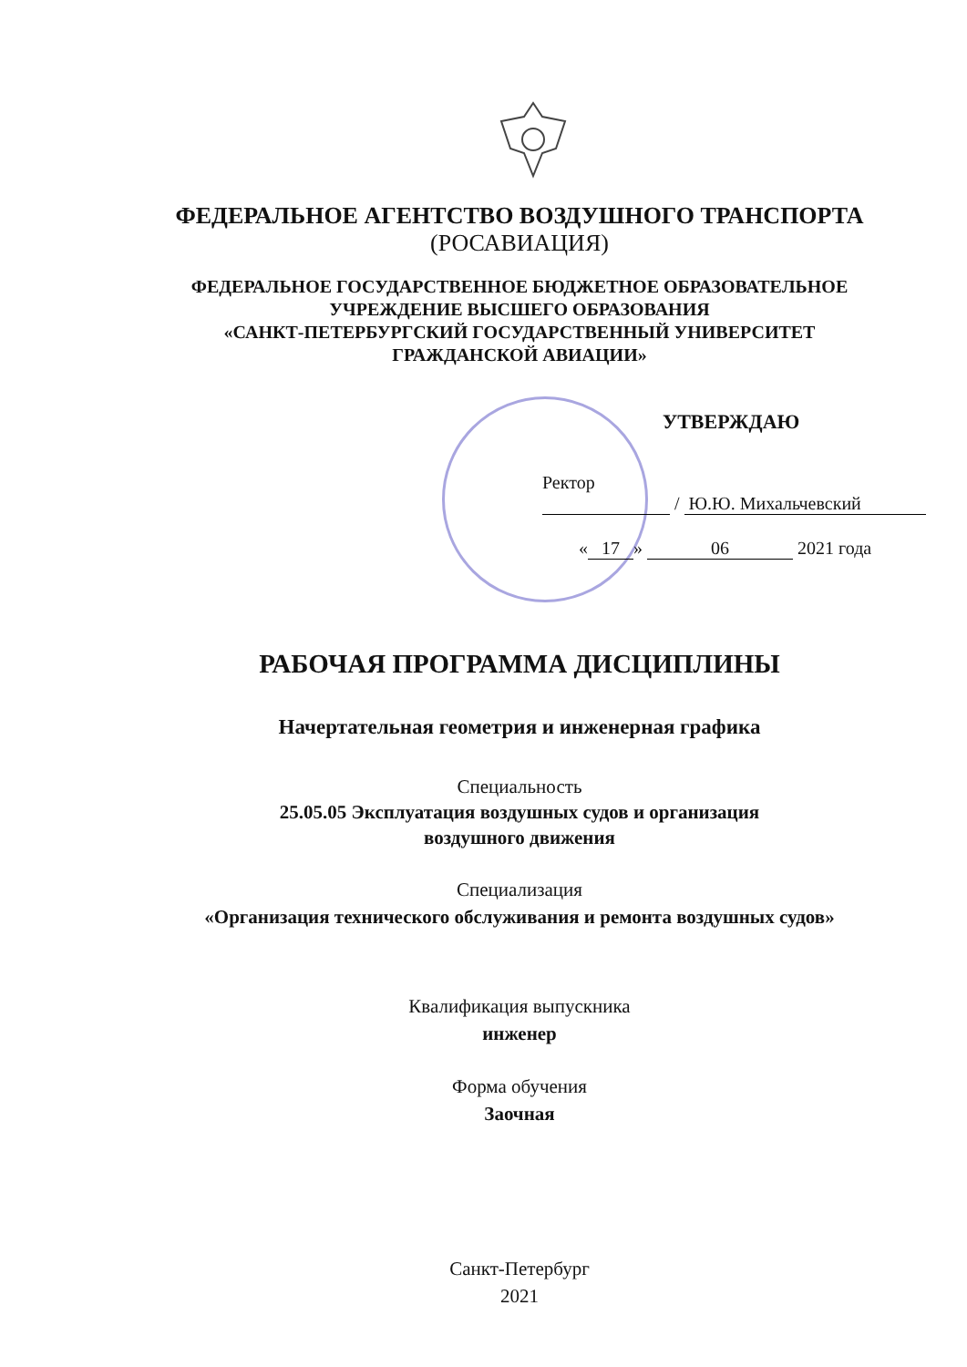ФЕДЕРАЛЬНОЕ АГЕНТСТВО ВОЗДУШНОГО ТРАНСПОРТА
(РОСАВИАЦИЯ)
ФЕДЕРАЛЬНОЕ ГОСУДАРСТВЕННОЕ БЮДЖЕТНОЕ ОБРАЗОВАТЕЛЬНОЕ
УЧРЕЖДЕНИЕ ВЫСШЕГО ОБРАЗОВАНИЯ
«САНКТ-ПЕТЕРБУРГСКИЙ ГОСУДАРСТВЕННЫЙ УНИВЕРСИТЕТ
ГРАЖДАНСКОЙ АВИАЦИИ»
УТВЕРЖДАЮ
Ректор
/ Ю.Ю. Михальчевский
« 17 » 06 2021 года
РАБОЧАЯ ПРОГРАММА ДИСЦИПЛИНЫ
Начертательная геометрия и инженерная графика
Специальность
25.05.05 Эксплуатация воздушных судов и организация
воздушного движения
Специализация
«Организация технического обслуживания и ремонта воздушных судов»
Квалификация выпускника
инженер
Форма обучения
Заочная
Санкт-Петербург
2021